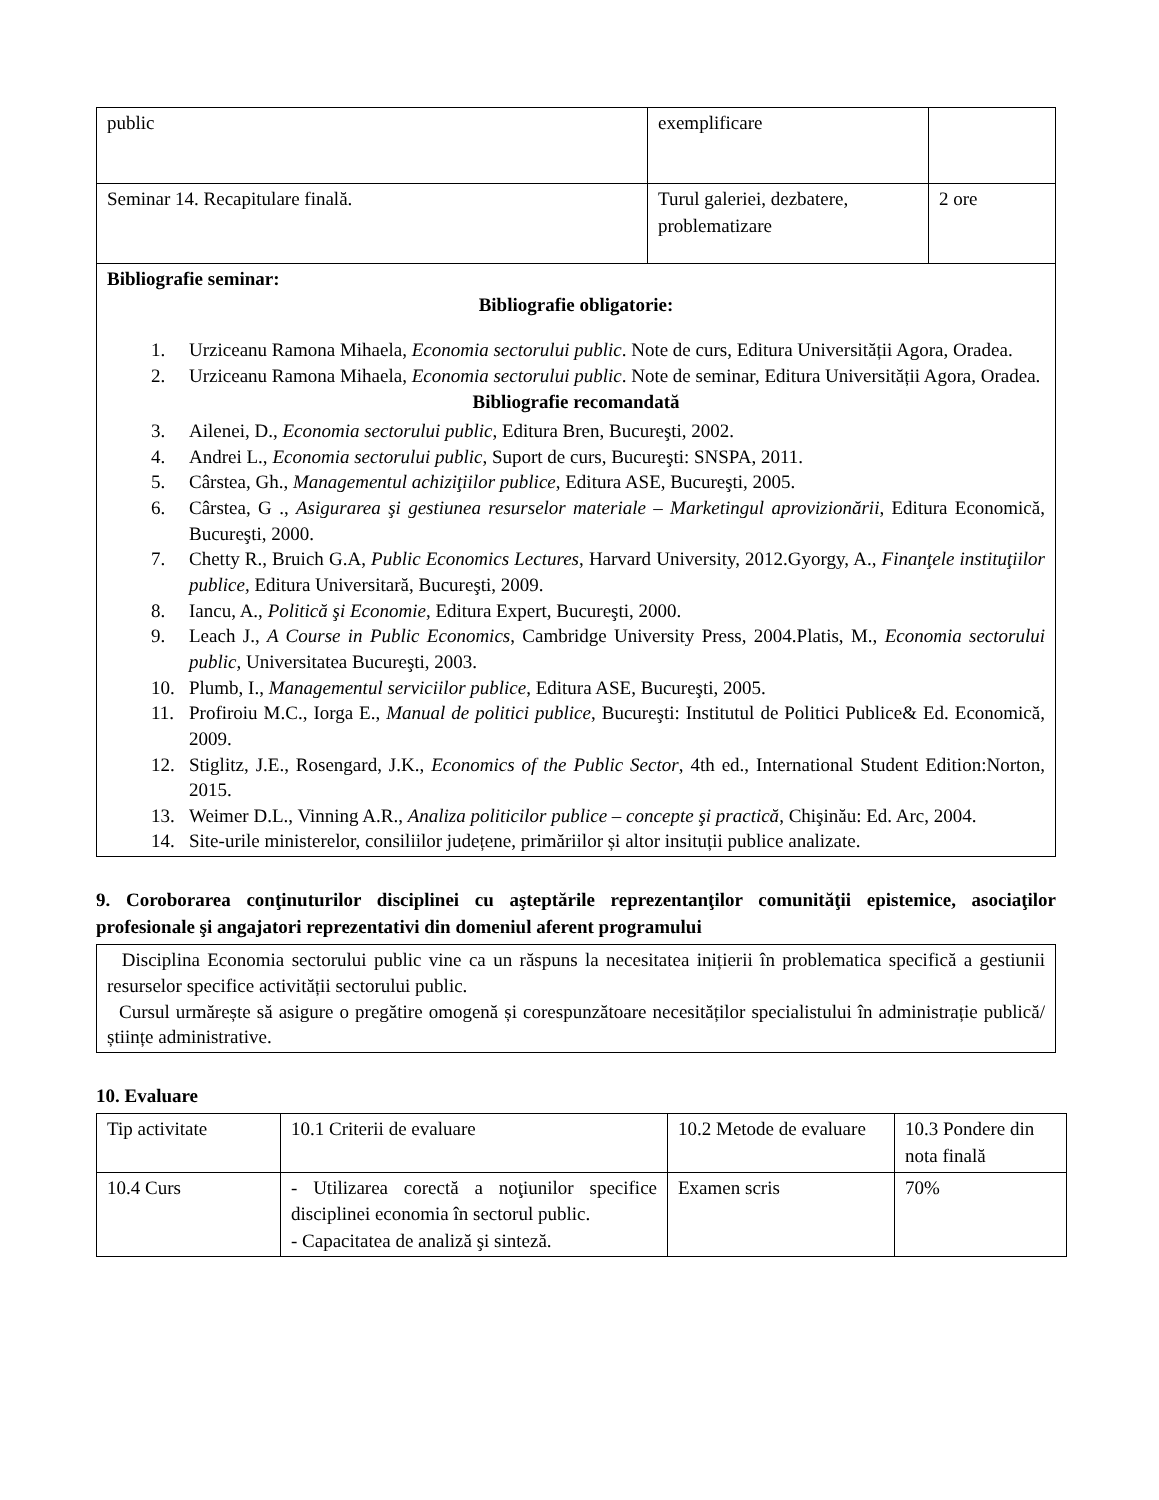| public | exemplificare | |
| Seminar 14. Recapitulare finală. | Turul galeriei, dezbatere, problematizare | 2 ore |
Bibliografie seminar:
Bibliografie obligatorie:
1. Urziceanu Ramona Mihaela, Economia sectorului public. Note de curs, Editura Universității Agora, Oradea.
2. Urziceanu Ramona Mihaela, Economia sectorului public. Note de seminar, Editura Universității Agora, Oradea.
Bibliografie recomandată
3. Ailenei, D., Economia sectorului public, Editura Bren, Bucureşti, 2002.
4. Andrei L., Economia sectorului public, Suport de curs, Bucureşti: SNSPA, 2011.
5. Cârstea, Gh., Managementul achiziţiilor publice, Editura ASE, Bucureşti, 2005.
6. Cârstea, G ., Asigurarea şi gestiunea resurselor materiale – Marketingul aprovizionării, Editura Economică, Bucureşti, 2000.
7. Chetty R., Bruich G.A, Public Economics Lectures, Harvard University, 2012.Gyorgy, A., Finanţele instituţiilor publice, Editura Universitară, Bucureşti, 2009.
8. Iancu, A., Politică şi Economie, Editura Expert, Bucureşti, 2000.
9. Leach J., A Course in Public Economics, Cambridge University Press, 2004.Platis, M., Economia sectorului public, Universitatea Bucureşti, 2003.
10. Plumb, I., Managementul serviciilor publice, Editura ASE, Bucureşti, 2005.
11. Profiroiu M.C., Iorga E., Manual de politici publice, Bucureşti: Institutul de Politici Publice& Ed. Economică, 2009.
12. Stiglitz, J.E., Rosengard, J.K., Economics of the Public Sector, 4th ed., International Student Edition:Norton, 2015.
13. Weimer D.L., Vinning A.R., Analiza politicilor publice – concepte şi practică, Chişinău: Ed. Arc, 2004.
14. Site-urile ministerelor, consiliilor județene, primăriilor și altor insituții publice analizate.
9. Coroborarea conţinuturilor disciplinei cu aşteptările reprezentanţilor comunităţii epistemice, asociaţilor profesionale şi angajatori reprezentativi din domeniul aferent programului
Disciplina Economia sectorului public vine ca un răspuns la necesitatea inițierii în problematica specifică a gestiunii resurselor specifice activității sectorului public.
Cursul urmărește să asigure o pregătire omogenă și corespunzătoare necesităților specialistului în administrație publică/științe administrative.
10. Evaluare
| Tip activitate | 10.1 Criterii de evaluare | 10.2 Metode de evaluare | 10.3 Pondere din nota finală |
| --- | --- | --- | --- |
| 10.4 Curs | - Utilizarea corectă a noţiunilor specifice disciplinei economia în sectorul public. - Capacitatea de analiză şi sinteză. | Examen scris | 70% |